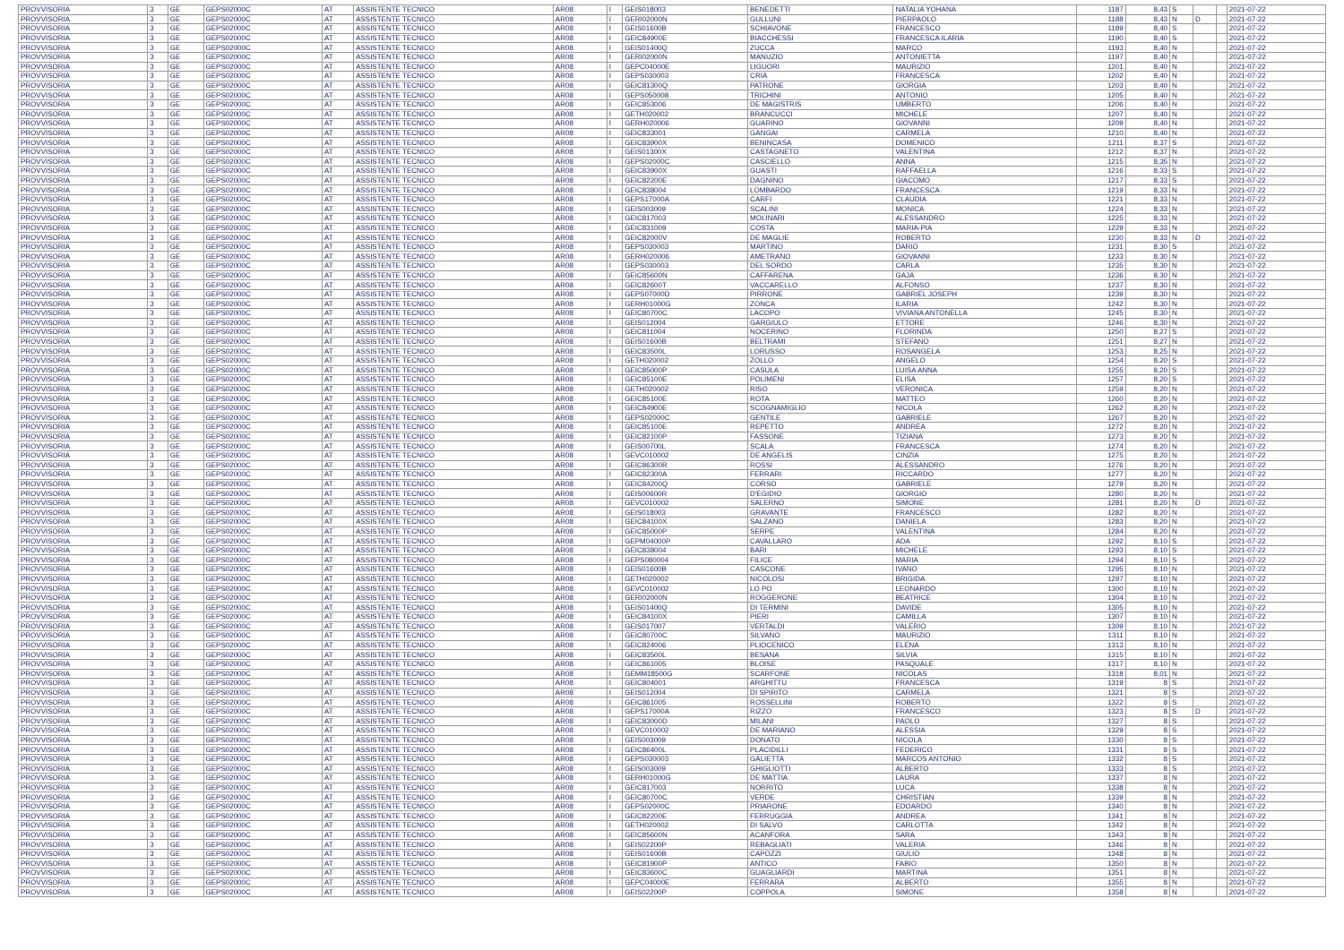| PROVVISORIA | 3 | GE | GEPS02000C | AT | ASSISTENTE TECNICO | AR08 | I | GEIS018003 | BENEDETTI | NATALIA YOHANA | 1187 | 8,43 | S | | | 2021-07-22 |
| PROVVISORIA | 3 | GE | GEPS02000C | AT | ASSISTENTE TECNICO | AR08 | I | GERI02000N | GULLUNI | PIERPAOLO | 1188 | 8,43 | N | D | | 2021-07-22 |
| PROVVISORIA | 3 | GE | GEPS02000C | AT | ASSISTENTE TECNICO | AR08 | I | GEIS01600B | SCHIAVONE | FRANCESCO | 1189 | 8,40 | S | | | 2021-07-22 |
| PROVVISORIA | 3 | GE | GEPS02000C | AT | ASSISTENTE TECNICO | AR08 | I | GEIC84900E | BIACCHESSI | FRANCESCA ILARIA | 1190 | 8,40 | S | | | 2021-07-22 |
| PROVVISORIA | 3 | GE | GEPS02000C | AT | ASSISTENTE TECNICO | AR08 | I | GEIS01400Q | ZUCCA | MARCO | 1193 | 8,40 | N | | | 2021-07-22 |
| PROVVISORIA | 3 | GE | GEPS02000C | AT | ASSISTENTE TECNICO | AR08 | I | GERI02000N | MANUZIO | ANTONIETTA | 1197 | 8,40 | N | | | 2021-07-22 |
| PROVVISORIA | 3 | GE | GEPS02000C | AT | ASSISTENTE TECNICO | AR08 | I | GEPC04000E | LIGUORI | MAURIZIO | 1201 | 8,40 | N | | | 2021-07-22 |
| PROVVISORIA | 3 | GE | GEPS02000C | AT | ASSISTENTE TECNICO | AR08 | I | GEPS030003 | CRIA | FRANCESCA | 1202 | 8,40 | N | | | 2021-07-22 |
| PROVVISORIA | 3 | GE | GEPS02000C | AT | ASSISTENTE TECNICO | AR08 | I | GEIC81300Q | PATRONE | GIORGIA | 1203 | 8,40 | N | | | 2021-07-22 |
| PROVVISORIA | 3 | GE | GEPS02000C | AT | ASSISTENTE TECNICO | AR08 | I | GEPS050008 | TRICHINI | ANTONIO | 1205 | 8,40 | N | | | 2021-07-22 |
| PROVVISORIA | 3 | GE | GEPS02000C | AT | ASSISTENTE TECNICO | AR08 | I | GEIC853006 | DE MAGISTRIS | UMBERTO | 1206 | 8,40 | N | | | 2021-07-22 |
| PROVVISORIA | 3 | GE | GEPS02000C | AT | ASSISTENTE TECNICO | AR08 | I | GETH020002 | BRANCUCCI | MICHELE | 1207 | 8,40 | N | | | 2021-07-22 |
| PROVVISORIA | 3 | GE | GEPS02000C | AT | ASSISTENTE TECNICO | AR08 | I | GERH020006 | GUARINO | GIOVANNI | 1209 | 8,40 | N | | | 2021-07-22 |
| PROVVISORIA | 3 | GE | GEPS02000C | AT | ASSISTENTE TECNICO | AR08 | I | GEIC833001 | GANGAI | CARMELA | 1210 | 8,40 | N | | | 2021-07-22 |
| PROVVISORIA | 3 | GE | GEPS02000C | AT | ASSISTENTE TECNICO | AR08 | I | GEIC83900X | BENINCASA | DOMENICO | 1211 | 8,37 | S | | | 2021-07-22 |
| PROVVISORIA | 3 | GE | GEPS02000C | AT | ASSISTENTE TECNICO | AR08 | I | GEIS01300X | CASTAGNETO | VALENTINA | 1212 | 8,37 | N | | | 2021-07-22 |
| PROVVISORIA | 3 | GE | GEPS02000C | AT | ASSISTENTE TECNICO | AR08 | I | GEPS02000C | CASCIELLO | ANNA | 1215 | 8,35 | N | | | 2021-07-22 |
| PROVVISORIA | 3 | GE | GEPS02000C | AT | ASSISTENTE TECNICO | AR08 | I | GEIC83900X | GUASTI | RAFFAELLA | 1216 | 8,33 | S | | | 2021-07-22 |
| PROVVISORIA | 3 | GE | GEPS02000C | AT | ASSISTENTE TECNICO | AR08 | I | GEIC82200E | DAGNINO | GIACOMO | 1217 | 8,33 | S | | | 2021-07-22 |
| PROVVISORIA | 3 | GE | GEPS02000C | AT | ASSISTENTE TECNICO | AR08 | I | GEIC838004 | LOMBARDO | FRANCESCA | 1219 | 8,33 | N | | | 2021-07-22 |
| PROVVISORIA | 3 | GE | GEPS02000C | AT | ASSISTENTE TECNICO | AR08 | I | GEPS17000A | CARFI | CLAUDIA | 1221 | 8,33 | N | | | 2021-07-22 |
| PROVVISORIA | 3 | GE | GEPS02000C | AT | ASSISTENTE TECNICO | AR08 | I | GEIS003009 | SCALINI | MONICA | 1224 | 8,33 | N | | | 2021-07-22 |
| PROVVISORIA | 3 | GE | GEPS02000C | AT | ASSISTENTE TECNICO | AR08 | I | GEIC817003 | MOLINARI | ALESSANDRO | 1225 | 8,33 | N | | | 2021-07-22 |
| PROVVISORIA | 3 | GE | GEPS02000C | AT | ASSISTENTE TECNICO | AR08 | I | GEIC831009 | COSTA | MARIA-PIA | 1229 | 8,33 | N | | | 2021-07-22 |
| PROVVISORIA | 3 | GE | GEPS02000C | AT | ASSISTENTE TECNICO | AR08 | I | GEIC82000V | DE MAGLIE | ROBERTO | 1230 | 8,33 | N | D | | 2021-07-22 |
| PROVVISORIA | 3 | GE | GEPS02000C | AT | ASSISTENTE TECNICO | AR08 | I | GEPS030003 | MARTINO | DARIO | 1231 | 8,30 | S | | | 2021-07-22 |
| PROVVISORIA | 3 | GE | GEPS02000C | AT | ASSISTENTE TECNICO | AR08 | I | GERH020006 | AMETRANO | GIOVANNI | 1233 | 8,30 | N | | | 2021-07-22 |
| PROVVISORIA | 3 | GE | GEPS02000C | AT | ASSISTENTE TECNICO | AR08 | I | GEPS030003 | DEL SORDO | CARLA | 1235 | 8,30 | N | | | 2021-07-22 |
| PROVVISORIA | 3 | GE | GEPS02000C | AT | ASSISTENTE TECNICO | AR08 | I | GEIC85600N | CAFFARENA | GAJA | 1236 | 8,30 | N | | | 2021-07-22 |
| PROVVISORIA | 3 | GE | GEPS02000C | AT | ASSISTENTE TECNICO | AR08 | I | GEIC82600T | VACCARELLO | ALFONSO | 1237 | 8,30 | N | | | 2021-07-22 |
| PROVVISORIA | 3 | GE | GEPS02000C | AT | ASSISTENTE TECNICO | AR08 | I | GEPS07000D | PIRRONE | GABRIEL JOSEPH | 1239 | 8,30 | N | | | 2021-07-22 |
| PROVVISORIA | 3 | GE | GEPS02000C | AT | ASSISTENTE TECNICO | AR08 | I | GERH01000G | ZONCA | ILARIA | 1242 | 8,30 | N | | | 2021-07-22 |
| PROVVISORIA | 3 | GE | GEPS02000C | AT | ASSISTENTE TECNICO | AR08 | I | GEIC80700C | LACOPO | VIVIANA ANTONELLA | 1245 | 8,30 | N | | | 2021-07-22 |
| PROVVISORIA | 3 | GE | GEPS02000C | AT | ASSISTENTE TECNICO | AR08 | I | GEIS012004 | GARGIULO | ETTORE | 1246 | 8,30 | N | | | 2021-07-22 |
| PROVVISORIA | 3 | GE | GEPS02000C | AT | ASSISTENTE TECNICO | AR08 | I | GEIC811004 | NOCERINO | FLORINDA | 1250 | 8,27 | S | | | 2021-07-22 |
| PROVVISORIA | 3 | GE | GEPS02000C | AT | ASSISTENTE TECNICO | AR08 | I | GEIS01600B | BELTRAMI | STEFANO | 1251 | 8,27 | N | | | 2021-07-22 |
| PROVVISORIA | 3 | GE | GEPS02000C | AT | ASSISTENTE TECNICO | AR08 | I | GEIC83500L | LORUSSO | ROSANGELA | 1253 | 8,25 | N | | | 2021-07-22 |
| PROVVISORIA | 3 | GE | GEPS02000C | AT | ASSISTENTE TECNICO | AR08 | I | GETH020002 | ZOLLO | ANGELO | 1254 | 8,20 | S | | | 2021-07-22 |
| PROVVISORIA | 3 | GE | GEPS02000C | AT | ASSISTENTE TECNICO | AR08 | I | GEIC85000P | CASULA | LUISA ANNA | 1255 | 8,20 | S | | | 2021-07-22 |
| PROVVISORIA | 3 | GE | GEPS02000C | AT | ASSISTENTE TECNICO | AR08 | I | GEIC85100E | POLIMENI | ELISA | 1257 | 8,20 | S | | | 2021-07-22 |
| PROVVISORIA | 3 | GE | GEPS02000C | AT | ASSISTENTE TECNICO | AR08 | I | GETH020002 | RISO | VERONICA | 1259 | 8,20 | N | | | 2021-07-22 |
| PROVVISORIA | 3 | GE | GEPS02000C | AT | ASSISTENTE TECNICO | AR08 | I | GEIC85100E | ROTA | MATTEO | 1260 | 8,20 | N | | | 2021-07-22 |
| PROVVISORIA | 3 | GE | GEPS02000C | AT | ASSISTENTE TECNICO | AR08 | I | GEIC84900E | SCOGNAMIGLIO | NICOLA | 1262 | 8,20 | N | | | 2021-07-22 |
| PROVVISORIA | 3 | GE | GEPS02000C | AT | ASSISTENTE TECNICO | AR08 | I | GEPS02000C | GENTILE | GABRIELE | 1267 | 8,20 | N | | | 2021-07-22 |
| PROVVISORIA | 3 | GE | GEPS02000C | AT | ASSISTENTE TECNICO | AR08 | I | GEIC85100E | REPETTO | ANDREA | 1272 | 8,20 | N | | | 2021-07-22 |
| PROVVISORIA | 3 | GE | GEPS02000C | AT | ASSISTENTE TECNICO | AR08 | I | GEIC82100P | FASSONE | TIZIANA | 1273 | 8,20 | N | | | 2021-07-22 |
| PROVVISORIA | 3 | GE | GEPS02000C | AT | ASSISTENTE TECNICO | AR08 | I | GEIS00700L | SCALA | FRANCESCA | 1274 | 8,20 | N | | | 2021-07-22 |
| PROVVISORIA | 3 | GE | GEPS02000C | AT | ASSISTENTE TECNICO | AR08 | I | GEVC010002 | DE ANGELIS | CINZIA | 1275 | 8,20 | N | | | 2021-07-22 |
| PROVVISORIA | 3 | GE | GEPS02000C | AT | ASSISTENTE TECNICO | AR08 | I | GEIC86300R | ROSSI | ALESSANDRO | 1276 | 8,20 | N | | | 2021-07-22 |
| PROVVISORIA | 3 | GE | GEPS02000C | AT | ASSISTENTE TECNICO | AR08 | I | GEIC82300A | FERRARI | RICCARDO | 1277 | 8,20 | N | | | 2021-07-22 |
| PROVVISORIA | 3 | GE | GEPS02000C | AT | ASSISTENTE TECNICO | AR08 | I | GEIC84200Q | CORSO | GABRIELE | 1279 | 8,20 | N | | | 2021-07-22 |
| PROVVISORIA | 3 | GE | GEPS02000C | AT | ASSISTENTE TECNICO | AR08 | I | GEIS00600R | D'EGIDIO | GIORGIO | 1280 | 8,20 | N | | | 2021-07-22 |
| PROVVISORIA | 3 | GE | GEPS02000C | AT | ASSISTENTE TECNICO | AR08 | I | GEVC010002 | SALERNO | SIMONE | 1281 | 8,20 | N | D | | 2021-07-22 |
| PROVVISORIA | 3 | GE | GEPS02000C | AT | ASSISTENTE TECNICO | AR08 | I | GEIS018003 | GRAVANTE | FRANCESCO | 1282 | 8,20 | N | | | 2021-07-22 |
| PROVVISORIA | 3 | GE | GEPS02000C | AT | ASSISTENTE TECNICO | AR08 | I | GEIC84100X | SALZANO | DANIELA | 1283 | 8,20 | N | | | 2021-07-22 |
| PROVVISORIA | 3 | GE | GEPS02000C | AT | ASSISTENTE TECNICO | AR08 | I | GEIC85000P | SERPE | VALENTINA | 1284 | 8,20 | N | | | 2021-07-22 |
| PROVVISORIA | 3 | GE | GEPS02000C | AT | ASSISTENTE TECNICO | AR08 | I | GEPM04000P | CAVALLARO | ADA | 1292 | 8,10 | S | | | 2021-07-22 |
| PROVVISORIA | 3 | GE | GEPS02000C | AT | ASSISTENTE TECNICO | AR08 | I | GEIC838004 | BARI | MICHELE | 1293 | 8,10 | S | | | 2021-07-22 |
| PROVVISORIA | 3 | GE | GEPS02000C | AT | ASSISTENTE TECNICO | AR08 | I | GEPS080004 | FILICE | MARIA | 1294 | 8,10 | S | | | 2021-07-22 |
| PROVVISORIA | 3 | GE | GEPS02000C | AT | ASSISTENTE TECNICO | AR08 | I | GEIS01600B | CASCONE | IVANO | 1295 | 8,10 | N | | | 2021-07-22 |
| PROVVISORIA | 3 | GE | GEPS02000C | AT | ASSISTENTE TECNICO | AR08 | I | GETH020002 | NICOLOSI | BRIGIDA | 1297 | 8,10 | N | | | 2021-07-22 |
| PROVVISORIA | 3 | GE | GEPS02000C | AT | ASSISTENTE TECNICO | AR08 | I | GEVC010002 | LO PO | LEONARDO | 1300 | 8,10 | N | | | 2021-07-22 |
| PROVVISORIA | 3 | GE | GEPS02000C | AT | ASSISTENTE TECNICO | AR08 | I | GERI02000N | ROGGERONE | BEATRICE | 1304 | 8,10 | N | | | 2021-07-22 |
| PROVVISORIA | 3 | GE | GEPS02000C | AT | ASSISTENTE TECNICO | AR08 | I | GEIS01400Q | DI TERMINI | DAVIDE | 1305 | 8,10 | N | | | 2021-07-22 |
| PROVVISORIA | 3 | GE | GEPS02000C | AT | ASSISTENTE TECNICO | AR08 | I | GEIC84100X | PIERI | CAMILLA | 1307 | 8,10 | N | | | 2021-07-22 |
| PROVVISORIA | 3 | GE | GEPS02000C | AT | ASSISTENTE TECNICO | AR08 | I | GEIS017007 | VERTALDI | VALERIO | 1309 | 8,10 | N | | | 2021-07-22 |
| PROVVISORIA | 3 | GE | GEPS02000C | AT | ASSISTENTE TECNICO | AR08 | I | GEIC80700C | SILVANO | MAURIZIO | 1311 | 8,10 | N | | | 2021-07-22 |
| PROVVISORIA | 3 | GE | GEPS02000C | AT | ASSISTENTE TECNICO | AR08 | I | GEIC824006 | PLIOCENICO | ELENA | 1313 | 8,10 | N | | | 2021-07-22 |
| PROVVISORIA | 3 | GE | GEPS02000C | AT | ASSISTENTE TECNICO | AR08 | I | GEIC83500L | BESANA | SILVIA | 1315 | 8,10 | N | | | 2021-07-22 |
| PROVVISORIA | 3 | GE | GEPS02000C | AT | ASSISTENTE TECNICO | AR08 | I | GEIC861005 | BLOISE | PASQUALE | 1317 | 8,10 | N | | | 2021-07-22 |
| PROVVISORIA | 3 | GE | GEPS02000C | AT | ASSISTENTE TECNICO | AR08 | I | GEMM18500G | SCARFONE | NICOLAS | 1318 | 8,01 | N | | | 2021-07-22 |
| PROVVISORIA | 3 | GE | GEPS02000C | AT | ASSISTENTE TECNICO | AR08 | I | GEIC804001 | ARGHITTU | FRANCESCA | 1319 | 8 | S | | | 2021-07-22 |
| PROVVISORIA | 3 | GE | GEPS02000C | AT | ASSISTENTE TECNICO | AR08 | I | GEIS012004 | DI SPIRITO | CARMELA | 1321 | 8 | S | | | 2021-07-22 |
| PROVVISORIA | 3 | GE | GEPS02000C | AT | ASSISTENTE TECNICO | AR08 | I | GEIC861005 | ROSSELLINI | ROBERTO | 1322 | 8 | S | | | 2021-07-22 |
| PROVVISORIA | 3 | GE | GEPS02000C | AT | ASSISTENTE TECNICO | AR08 | I | GEPS17000A | RIZZO | FRANCESCO | 1323 | 8 | S | D | | 2021-07-22 |
| PROVVISORIA | 3 | GE | GEPS02000C | AT | ASSISTENTE TECNICO | AR08 | I | GEIC83000D | MILANI | PAOLO | 1327 | 8 | S | | | 2021-07-22 |
| PROVVISORIA | 3 | GE | GEPS02000C | AT | ASSISTENTE TECNICO | AR08 | I | GEVC010002 | DE MARIANO | ALESSIA | 1329 | 8 | S | | | 2021-07-22 |
| PROVVISORIA | 3 | GE | GEPS02000C | AT | ASSISTENTE TECNICO | AR08 | I | GEIS003009 | DONATO | NICOLA | 1330 | 8 | S | | | 2021-07-22 |
| PROVVISORIA | 3 | GE | GEPS02000C | AT | ASSISTENTE TECNICO | AR08 | I | GEIC86400L | PLACIDILLI | FEDERICO | 1331 | 8 | S | | | 2021-07-22 |
| PROVVISORIA | 3 | GE | GEPS02000C | AT | ASSISTENTE TECNICO | AR08 | I | GEPS030003 | GALIETTA | MARCOS ANTONIO | 1332 | 8 | S | | | 2021-07-22 |
| PROVVISORIA | 3 | GE | GEPS02000C | AT | ASSISTENTE TECNICO | AR08 | I | GEIS003009 | GHIGLIOTTI | ALBERTO | 1333 | 8 | S | | | 2021-07-22 |
| PROVVISORIA | 3 | GE | GEPS02000C | AT | ASSISTENTE TECNICO | AR08 | I | GERH01000G | DE MATTIA | LAURA | 1337 | 8 | N | | | 2021-07-22 |
| PROVVISORIA | 3 | GE | GEPS02000C | AT | ASSISTENTE TECNICO | AR08 | I | GEIC817003 | NORRITO | LUCA | 1338 | 8 | N | | | 2021-07-22 |
| PROVVISORIA | 3 | GE | GEPS02000C | AT | ASSISTENTE TECNICO | AR08 | I | GEIC80700C | VERDE | CHRISTIAN | 1339 | 8 | N | | | 2021-07-22 |
| PROVVISORIA | 3 | GE | GEPS02000C | AT | ASSISTENTE TECNICO | AR08 | I | GEPS02000C | PRIARONE | EDOARDO | 1340 | 8 | N | | | 2021-07-22 |
| PROVVISORIA | 3 | GE | GEPS02000C | AT | ASSISTENTE TECNICO | AR08 | I | GEIC82200E | FERRUGGIA | ANDREA | 1341 | 8 | N | | | 2021-07-22 |
| PROVVISORIA | 3 | GE | GEPS02000C | AT | ASSISTENTE TECNICO | AR08 | I | GETH020002 | DI SALVO | CARLOTTA | 1342 | 8 | N | | | 2021-07-22 |
| PROVVISORIA | 3 | GE | GEPS02000C | AT | ASSISTENTE TECNICO | AR08 | I | GEIC85600N | ACANFORA | SARA | 1343 | 8 | N | | | 2021-07-22 |
| PROVVISORIA | 3 | GE | GEPS02000C | AT | ASSISTENTE TECNICO | AR08 | I | GEIS02200P | REBAGLIATI | VALERIA | 1346 | 8 | N | | | 2021-07-22 |
| PROVVISORIA | 3 | GE | GEPS02000C | AT | ASSISTENTE TECNICO | AR08 | I | GEIS01600B | CAPOZZI | GIULIO | 1348 | 8 | N | | | 2021-07-22 |
| PROVVISORIA | 3 | GE | GEPS02000C | AT | ASSISTENTE TECNICO | AR08 | I | GEIC81900P | ANTICO | FABIO | 1350 | 8 | N | | | 2021-07-22 |
| PROVVISORIA | 3 | GE | GEPS02000C | AT | ASSISTENTE TECNICO | AR08 | I | GEIC83600C | GUAGLIARDI | MARTINA | 1351 | 8 | N | | | 2021-07-22 |
| PROVVISORIA | 3 | GE | GEPS02000C | AT | ASSISTENTE TECNICO | AR08 | I | GEPC04000E | FERRARA | ALBERTO | 1355 | 8 | N | | | 2021-07-22 |
| PROVVISORIA | 3 | GE | GEPS02000C | AT | ASSISTENTE TECNICO | AR08 | I | GEIS02200P | COPPOLA | SIMONE | 1358 | 8 | N | | | 2021-07-22 |